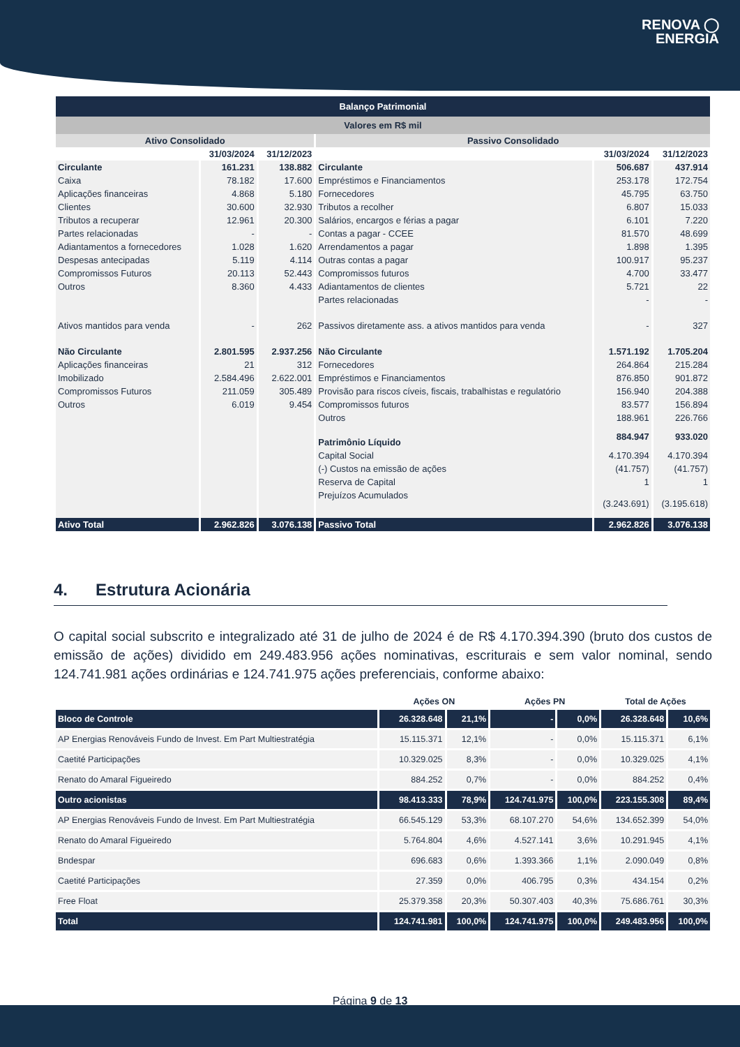RENOVA ◯
ENERGIA
| Balanço Patrimonial | | | | | |
| --- | --- | --- | --- | --- | --- |
| Valores em R$ mil | | | | | |
| Ativo Consolidado | | | Passivo Consolidado | | |
| | 31/03/2024 | 31/12/2023 | | 31/03/2024 | 31/12/2023 |
| Circulante | 161.231 | 138.882 | Circulante | 506.687 | 437.914 |
| Caixa | 78.182 | 17.600 | Empréstimos e Financiamentos | 253.178 | 172.754 |
| Aplicações financeiras | 4.868 | 5.180 | Fornecedores | 45.795 | 63.750 |
| Clientes | 30.600 | 32.930 | Tributos a recolher | 6.807 | 15.033 |
| Tributos a recuperar | 12.961 | 20.300 | Salários, encargos e férias a pagar | 6.101 | 7.220 |
| Partes relacionadas | - | - | Contas a pagar - CCEE | 81.570 | 48.699 |
| Adiantamentos a fornecedores | 1.028 | 1.620 | Arrendamentos a pagar | 1.898 | 1.395 |
| Despesas antecipadas | 5.119 | 4.114 | Outras contas a pagar | 100.917 | 95.237 |
| Compromissos Futuros | 20.113 | 52.443 | Compromissos futuros | 4.700 | 33.477 |
| Outros | 8.360 | 4.433 | Adiantamentos de clientes | 5.721 | 22 |
| | | | Partes relacionadas | - | - |
| Ativos mantidos para venda | - | 262 | Passivos diretamente ass. a ativos mantidos para venda | - | 327 |
| Não Circulante | 2.801.595 | 2.937.256 | Não Circulante | 1.571.192 | 1.705.204 |
| Aplicações financeiras | 21 | 312 | Fornecedores | 264.864 | 215.284 |
| Imobilizado | 2.584.496 | 2.622.001 | Empréstimos e Financiamentos | 876.850 | 901.872 |
| Compromissos Futuros | 211.059 | 305.489 | Provisão para riscos cíveis, fiscais, trabalhistas e regulatório | 156.940 | 204.388 |
| Outros | 6.019 | 9.454 | Compromissos futuros | 83.577 | 156.894 |
| | | | Outros | 188.961 | 226.766 |
| | | | Patrimônio Líquido | 884.947 | 933.020 |
| | | | Capital Social | 4.170.394 | 4.170.394 |
| | | | (-) Custos na emissão de ações | (41.757) | (41.757) |
| | | | Reserva de Capital | 1 | 1 |
| | | | Prejuízos Acumulados | (3.243.691) | (3.195.618) |
| Ativo Total | 2.962.826 | 3.076.138 | Passivo Total | 2.962.826 | 3.076.138 |
4. Estrutura Acionária
O capital social subscrito e integralizado até 31 de julho de 2024 é de R$ 4.170.394.390 (bruto dos custos de emissão de ações) dividido em 249.483.956 ações nominativas, escriturais e sem valor nominal, sendo 124.741.981 ações ordinárias e 124.741.975 ações preferenciais, conforme abaixo:
| | Ações ON | | Ações PN | | Total de Ações | |
| --- | --- | --- | --- | --- | --- | --- |
| Bloco de Controle | 26.328.648 | 21,1% | - | 0,0% | 26.328.648 | 10,6% |
| AP Energias Renováveis Fundo de Invest. Em Part Multiestratégia | 15.115.371 | 12,1% | - | 0,0% | 15.115.371 | 6,1% |
| Caetité Participações | 10.329.025 | 8,3% | - | 0,0% | 10.329.025 | 4,1% |
| Renato do Amaral Figueiredo | 884.252 | 0,7% | - | 0,0% | 884.252 | 0,4% |
| Outro acionistas | 98.413.333 | 78,9% | 124.741.975 | 100,0% | 223.155.308 | 89,4% |
| AP Energias Renováveis Fundo de Invest. Em Part Multiestratégia | 66.545.129 | 53,3% | 68.107.270 | 54,6% | 134.652.399 | 54,0% |
| Renato do Amaral Figueiredo | 5.764.804 | 4,6% | 4.527.141 | 3,6% | 10.291.945 | 4,1% |
| Bndespar | 696.683 | 0,6% | 1.393.366 | 1,1% | 2.090.049 | 0,8% |
| Caetité Participações | 27.359 | 0,0% | 406.795 | 0,3% | 434.154 | 0,2% |
| Free Float | 25.379.358 | 20,3% | 50.307.403 | 40,3% | 75.686.761 | 30,3% |
| Total | 124.741.981 | 100,0% | 124.741.975 | 100,0% | 249.483.956 | 100,0% |
Página 9 de 13